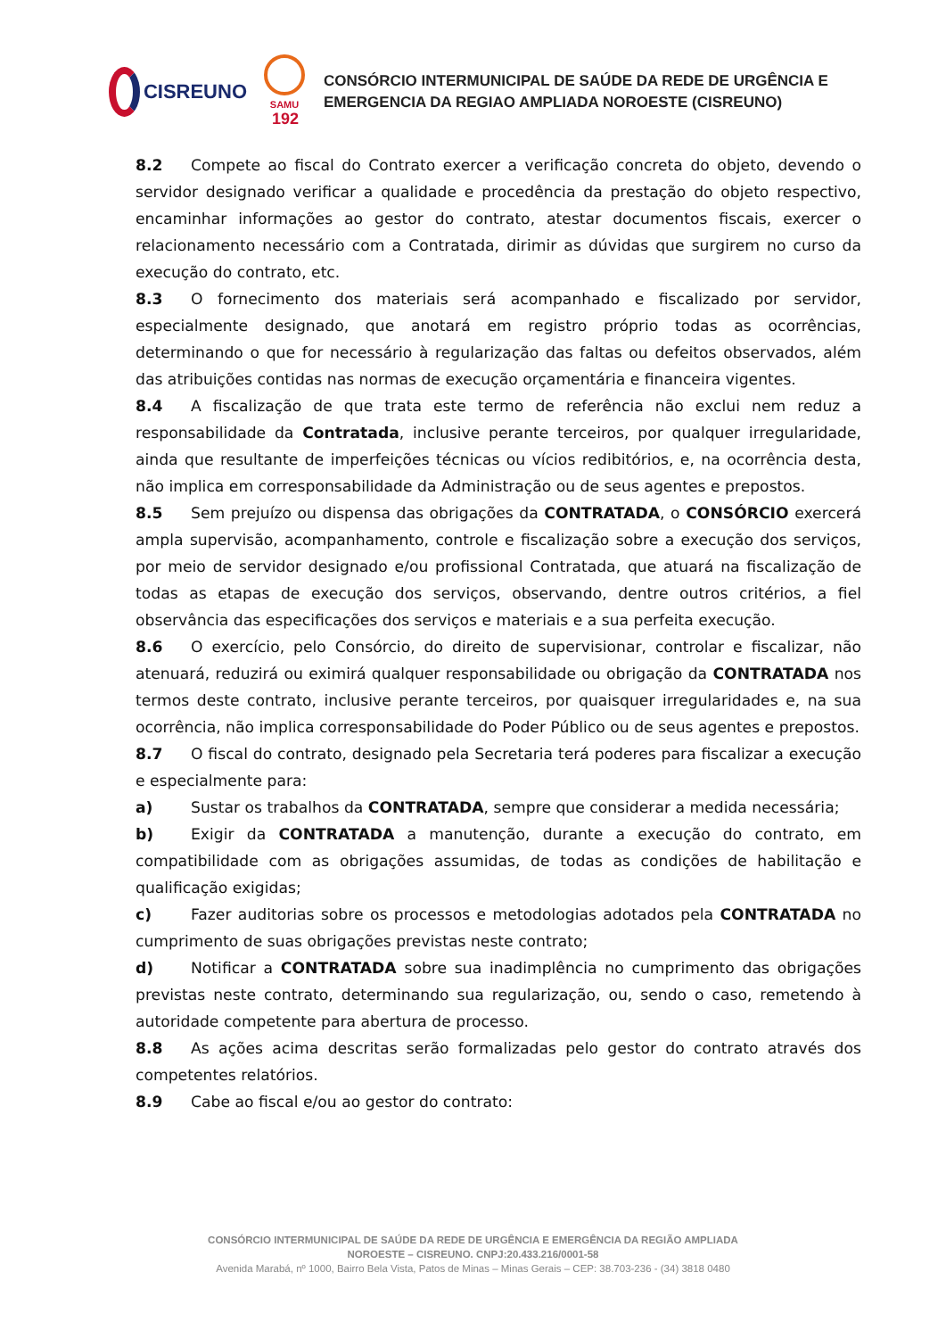CISREUNO
SAMU
192
CONSÓRCIO INTERMUNICIPAL DE SAÚDE DA REDE DE URGÊNCIA E
EMERGENCIA DA REGIAO AMPLIADA NOROESTE (CISREUNO)
8.2 Compete ao fiscal do Contrato exercer a verificação concreta do objeto, devendo o servidor designado verificar a qualidade e procedência da prestação do objeto respectivo, encaminhar informações ao gestor do contrato, atestar documentos fiscais, exercer o relacionamento necessário com a Contratada, dirimir as dúvidas que surgirem no curso da execução do contrato, etc.
8.3 O fornecimento dos materiais será acompanhado e fiscalizado por servidor, especialmente designado, que anotará em registro próprio todas as ocorrências, determinando o que for necessário à regularização das faltas ou defeitos observados, além das atribuições contidas nas normas de execução orçamentária e financeira vigentes.
8.4 A fiscalização de que trata este termo de referência não exclui nem reduz a responsabilidade da Contratada, inclusive perante terceiros, por qualquer irregularidade, ainda que resultante de imperfeições técnicas ou vícios redibitórios, e, na ocorrência desta, não implica em corresponsabilidade da Administração ou de seus agentes e prepostos.
8.5 Sem prejuízo ou dispensa das obrigações da CONTRATADA, o CONSÓRCIO exercerá ampla supervisão, acompanhamento, controle e fiscalização sobre a execução dos serviços, por meio de servidor designado e/ou profissional Contratada, que atuará na fiscalização de todas as etapas de execução dos serviços, observando, dentre outros critérios, a fiel observância das especificações dos serviços e materiais e a sua perfeita execução.
8.6 O exercício, pelo Consórcio, do direito de supervisionar, controlar e fiscalizar, não atenuará, reduzirá ou eximirá qualquer responsabilidade ou obrigação da CONTRATADA nos termos deste contrato, inclusive perante terceiros, por quaisquer irregularidades e, na sua ocorrência, não implica corresponsabilidade do Poder Público ou de seus agentes e prepostos.
8.7 O fiscal do contrato, designado pela Secretaria terá poderes para fiscalizar a execução e especialmente para:
a) Sustar os trabalhos da CONTRATADA, sempre que considerar a medida necessária;
b) Exigir da CONTRATADA a manutenção, durante a execução do contrato, em compatibilidade com as obrigações assumidas, de todas as condições de habilitação e qualificação exigidas;
c) Fazer auditorias sobre os processos e metodologias adotados pela CONTRATADA no cumprimento de suas obrigações previstas neste contrato;
d) Notificar a CONTRATADA sobre sua inadimplência no cumprimento das obrigações previstas neste contrato, determinando sua regularização, ou, sendo o caso, remetendo à autoridade competente para abertura de processo.
8.8 As ações acima descritas serão formalizadas pelo gestor do contrato através dos competentes relatórios.
8.9 Cabe ao fiscal e/ou ao gestor do contrato:
CONSÓRCIO INTERMUNICIPAL DE SAÚDE DA REDE DE URGÊNCIA E EMERGÊNCIA DA REGIÃO AMPLIADA
NOROESTE – CISREUNO. CNPJ:20.433.216/0001-58
Avenida Marabá, nº 1000, Bairro Bela Vista, Patos de Minas – Minas Gerais – CEP: 38.703-236 - (34) 3818 0480